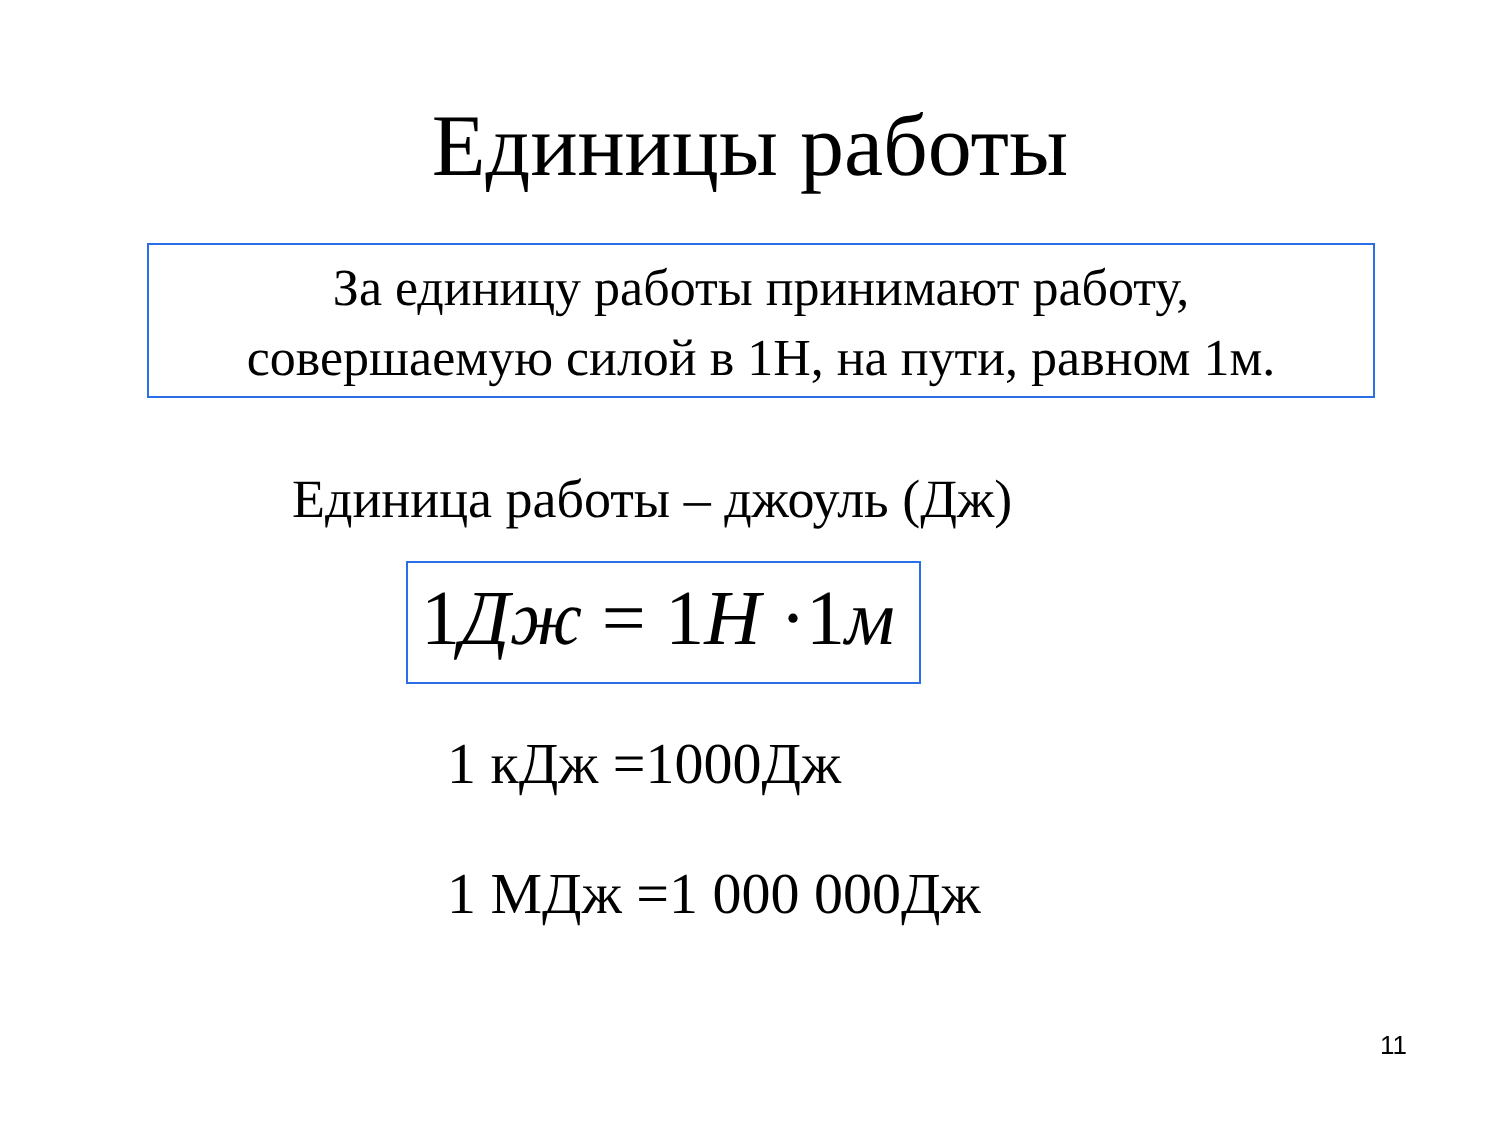Единицы работы
За единицу работы принимают работу,
совершаемую силой в 1Н, на пути, равном 1м.
Единица работы – джоуль (Дж)
1Дж = 1H ·1м
1 кДж =1000Дж
1 МДж =1 000 000Дж
11